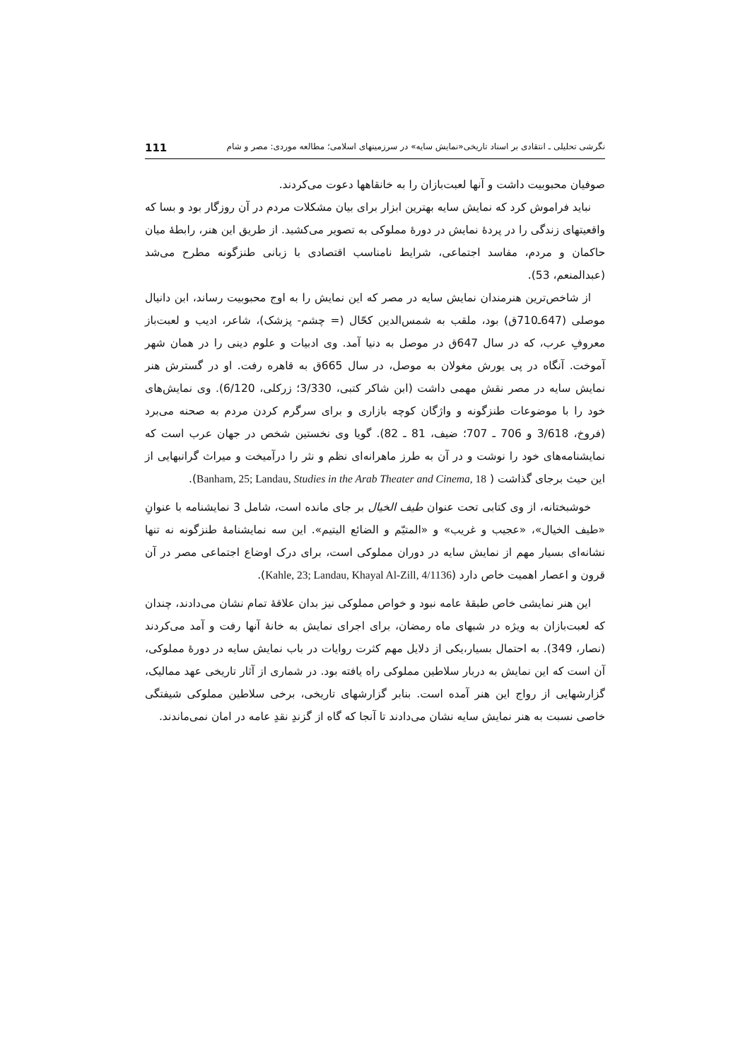نگرشی تحلیلی ـ انتقادی بر اسناد تاریخی«نمایش سایه» در سرزمینهای اسلامی؛ مطالعه موردی: مصر و شام 111
صوفیان محبوبیت داشت و آنها لعبت‌بازان را به خانقاهها دعوت می‌کردند.
نباید فراموش کرد که نمایش سایه بهترین ابزار برای بیان مشکلات مردم در آن روزگار بود و بسا که واقعیتهای زندگی را در پردهٔ نمایش در دورهٔ مملوکی به تصویر می‌کشید. از طریق این هنر، رابطهٔ میان حاکمان و مردم، مفاسد اجتماعی، شرایط نامناسب اقتصادی با زبانی طنزگونه مطرح می‌شد (عبدالمنعم، 53).
از شاخص‌ترین هنرمندان نمایش سایه در مصر که این نمایش را به اوج محبوبیت رساند، ابن دانیال موصلی (647ـ710ق) بود، ملقب به شمس‌الدین کحّال (= چشم‌- پزشک)، شاعر، ادیب و لعبت‌باز معروفِ عرب، که در سال 647ق در موصل به دنیا آمد. وی ادبیات و علوم دینی را در همان شهر آموخت. آنگاه در پی یورش مغولان به موصل، در سال 665ق به قاهره رفت. او در گسترش هنر نمایش سایه در مصر نقش مهمی داشت (ابن شاکر کتبی، 3/330؛ زرکلی، 6/120). وی نمایش‌های خود را با موضوعات طنزگونه و واژگان کوچه بازاری و برای سرگرم کردن مردم به صحنه می‌برد (فروخ، 3/618 و 706 ـ 707؛ ضیف، 81 ـ 82). گویا وی نخستین شخص در جهان عرب است که نمایشنامه‌های خود را نوشت و در آن به طرز ماهرانه‌ای نظم و نثر را درآمیخت و میراث گرانبهایی از این حیث برجای گذاشت ( Banham, 25; Landau, Studies in the Arab Theater and Cinema, 18).
خوشبختانه، از وی کتابی تحت عنوان طیف الخیال بر جای مانده است، شامل 3 نمایشنامه با عنوانِ «طیف الخیال»، «عجیب و غریب» و «المتیّم و الضائع الیتیم». این سه نمایشنامهٔ طنزگونه نه تنها نشانه‌ای بسیار مهم از نمایش سایه در دوران مملوکی است، برای درک اوضاع اجتماعی مصر در آن قرون و اعصار اهمیت خاص دارد (Kahle, 23; Landau, Khayal Al-Zill, 4/1136).
این هنر نمایشی خاص طبقهٔ عامه نبود و خواص مملوکی نیز بدان علاقهٔ تمام نشان می‌دادند، چندان که لعبت‌بازان به ویژه در شبهای ماه رمضان، برای اجرای نمایش به خانهٔ آنها رفت و آمد می‌کردند (نصار، 349). به احتمال بسیار،یکی از دلایل مهم کثرت روایات در باب نمایش سایه در دورهٔ مملوکی، آن است که این نمایش به دربار سلاطین مملوکی راه یافته بود. در شماری از آثار تاریخی عهد ممالیک، گزارشهایی از رواج این هنر آمده است. بنابر گزارشهای تاریخی، برخی سلاطین مملوکی شیفتگی خاصی نسبت به هنر نمایش سایه نشان می‌دادند تا آنجا که گاه از گزندِ نقدِ عامه در امان نمی‌ماندند.